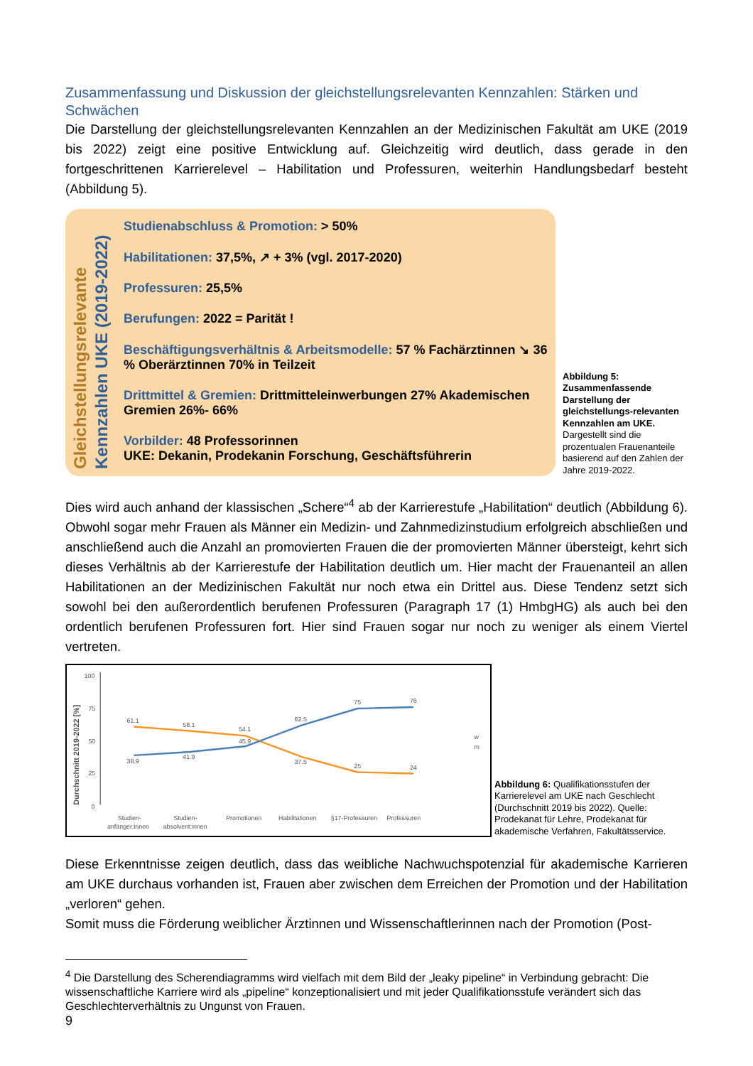Zusammenfassung und Diskussion der gleichstellungsrelevanten Kennzahlen: Stärken und Schwächen
Die Darstellung der gleichstellungsrelevanten Kennzahlen an der Medizinischen Fakultät am UKE (2019 bis 2022) zeigt eine positive Entwicklung auf. Gleichzeitig wird deutlich, dass gerade in den fortgeschrittenen Karrierelevel – Habilitation und Professuren, weiterhin Handlungsbedarf besteht (Abbildung 5).
Gleichstellungsrelevante
Kennzahlen UKE (2019-2022)
Studienabschluss & Promotion: > 50%
Habilitationen: 37,5%, ↗ + 3% (vgl. 2017-2020)
Professuren: 25,5%
Berufungen: 2022 = Parität !
Beschäftigungsverhältnis & Arbeitsmodelle: 57 % Fachärztinnen ↘ 36 % Oberärztinnen 70% in Teilzeit
Drittmittel & Gremien: Drittmitteleinwerbungen 27% Akademischen Gremien 26%- 66%
Vorbilder: 48 Professorinnen
UKE: Dekanin, Prodekanin Forschung, Geschäftsführerin
Abbildung 5: Zusammenfassende Darstellung der gleichstellungs-relevanten Kennzahlen am UKE. Dargestellt sind die prozentualen Frauenanteile basierend auf den Zahlen der Jahre 2019-2022.
Dies wird auch anhand der klassischen „Schere“<sup>4</sup> ab der Karrierestufe „Habilitation“ deutlich (Abbildung 6). Obwohl sogar mehr Frauen als Männer ein Medizin- und Zahnmedizinstudium erfolgreich abschließen und anschließend auch die Anzahl an promovierten Frauen die der promovierten Männer übersteigt, kehrt sich dieses Verhältnis ab der Karrierestufe der Habilitation deutlich um. Hier macht der Frauenanteil an allen Habilitationen an der Medizinischen Fakultät nur noch etwa ein Drittel aus. Diese Tendenz setzt sich sowohl bei den außerordentlich berufenen Professuren (Paragraph 17 (1) HmbgHG) als auch bei den ordentlich berufenen Professuren fort. Hier sind Frauen sogar nur noch zu weniger als einem Viertel vertreten.
Durchschnitt 2019-2022 [%]
100
75
50
25
0
61.1
58.1
54.1
37.5
25
24
38.9
41.9
45.9
62.5
75
76
w
m
Studien-
Studien-
Promotionen
Habilitationen
§17-Professuren
Professuren
anfänger:innen
absolvent:innen
Abbildung 6: Qualifikationsstufen der Karrierelevel am UKE nach Geschlecht (Durchschnitt 2019 bis 2022). Quelle: Prodekanat für Lehre, Prodekanat für akademische Verfahren, Fakultätsservice.
Diese Erkenntnisse zeigen deutlich, dass das weibliche Nachwuchspotenzial für akademische Karrieren am UKE durchaus vorhanden ist, Frauen aber zwischen dem Erreichen der Promotion und der Habilitation „verloren“ gehen.
Somit muss die Förderung weiblicher Ärztinnen und Wissenschaftlerinnen nach der Promotion (Post-
<sup>4</sup> Die Darstellung des Scherendiagramms wird vielfach mit dem Bild der „leaky pipeline“ in Verbindung gebracht: Die wissenschaftliche Karriere wird als „pipeline“ konzeptionalisiert und mit jeder Qualifikationsstufe verändert sich das Geschlechterverhältnis zu Ungunst von Frauen.
9